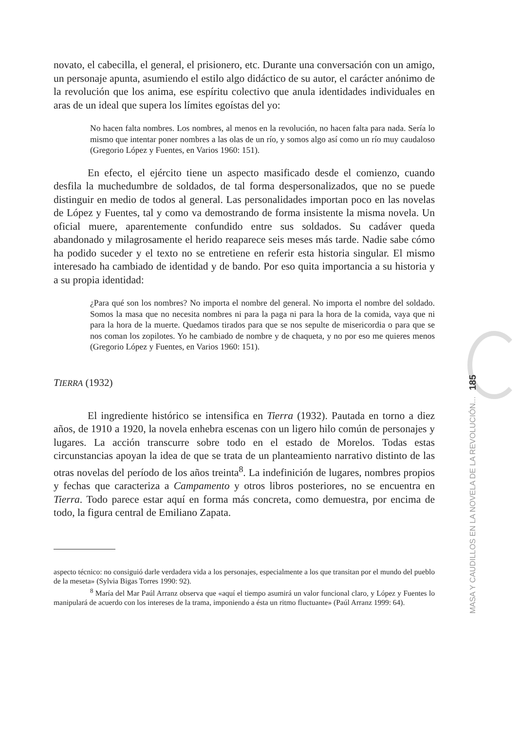novato, el cabecilla, el general, el prisionero, etc. Durante una conversación con un amigo, un personaje apunta, asumiendo el estilo algo didáctico de su autor, el carácter anónimo de la revolución que los anima, ese espíritu colectivo que anula identidades individuales en aras de un ideal que supera los límites egoístas del yo:
No hacen falta nombres. Los nombres, al menos en la revolución, no hacen falta para nada. Sería lo mismo que intentar poner nombres a las olas de un río, y somos algo así como un río muy caudaloso (Gregorio López y Fuentes, en Varios 1960: 151).
En efecto, el ejército tiene un aspecto masificado desde el comienzo, cuando desfila la muchedumbre de soldados, de tal forma despersonalizados, que no se puede distinguir en medio de todos al general. Las personalidades importan poco en las novelas de López y Fuentes, tal y como va demostrando de forma insistente la misma novela. Un oficial muere, aparentemente confundido entre sus soldados. Su cadáver queda abandonado y milagrosamente el herido reaparece seis meses más tarde. Nadie sabe cómo ha podido suceder y el texto no se entretiene en referir esta historia singular. El mismo interesado ha cambiado de identidad y de bando. Por eso quita importancia a su historia y a su propia identidad:
¿Para qué son los nombres? No importa el nombre del general. No importa el nombre del soldado. Somos la masa que no necesita nombres ni para la paga ni para la hora de la comida, vaya que ni para la hora de la muerte. Quedamos tirados para que se nos sepulte de misericordia o para que se nos coman los zopilotes. Yo he cambiado de nombre y de chaqueta, y no por eso me quieres menos (Gregorio López y Fuentes, en Varios 1960: 151).
TIERRA (1932)
El ingrediente histórico se intensifica en Tierra (1932). Pautada en torno a diez años, de 1910 a 1920, la novela enhebra escenas con un ligero hilo común de personajes y lugares. La acción transcurre sobre todo en el estado de Morelos. Todas estas circunstancias apoyan la idea de que se trata de un planteamiento narrativo distinto de las otras novelas del período de los años treinta<sup>8</sup>. La indefinición de lugares, nombres propios y fechas que caracteriza a Campamento y otros libros posteriores, no se encuentra en Tierra. Todo parece estar aquí en forma más concreta, como demuestra, por encima de todo, la figura central de Emiliano Zapata.
aspecto técnico: no consiguió darle verdadera vida a los personajes, especialmente a los que transitan por el mundo del pueblo de la meseta» (Sylvia Bigas Torres 1990: 92).
<sup>8</sup> María del Mar Paúl Arranz observa que «aquí el tiempo asumirá un valor funcional claro, y López y Fuentes lo manipulará de acuerdo con los intereses de la trama, imponiendo a ésta un ritmo fluctuante» (Paúl Arranz 1999: 64).
MASA Y CAUDILLOS EN LA NOVELA DE LA REVOLUCIÓN... 185